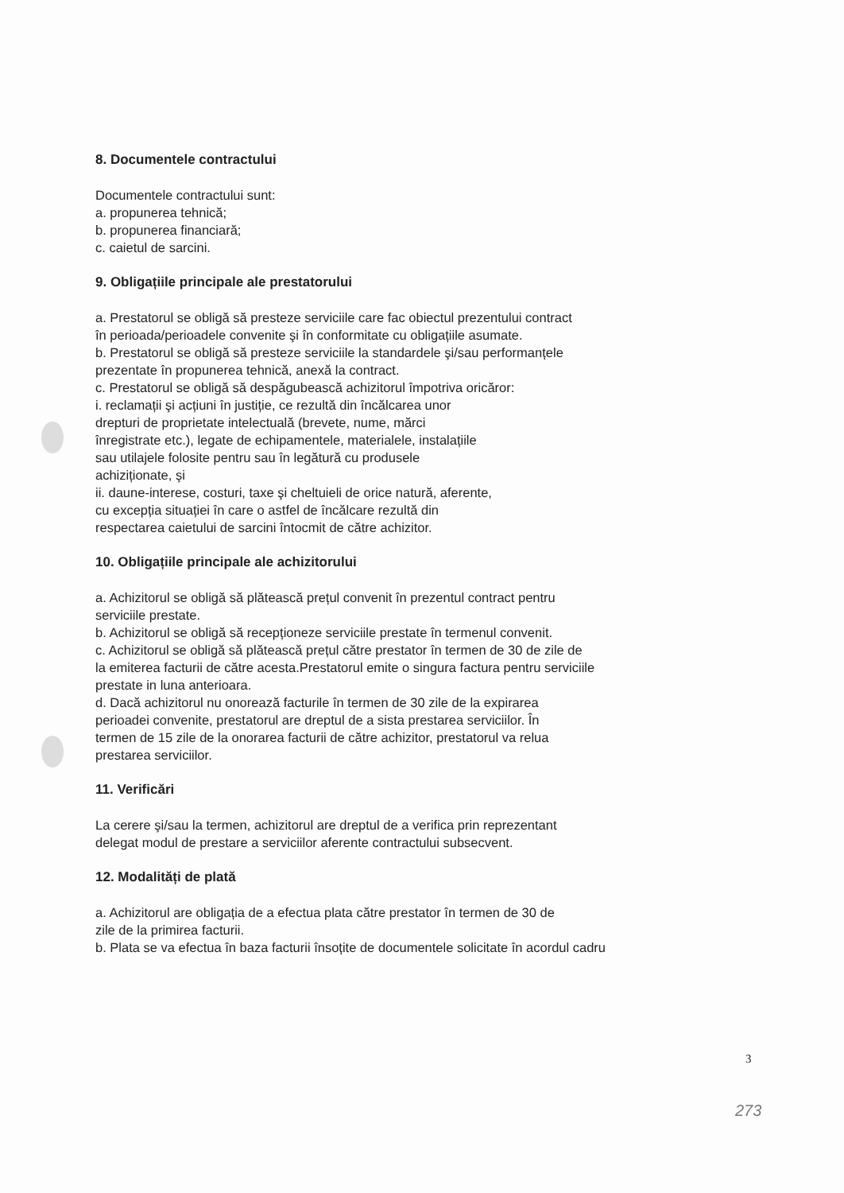8. Documentele contractului
Documentele contractului sunt:
a. propunerea tehnică;
b. propunerea financiară;
c. caietul de sarcini.
9. Obligațiile principale ale prestatorului
a. Prestatorul se obligă să presteze serviciile care fac obiectul prezentului contract
în perioada/perioadele convenite şi în conformitate cu obligațiile asumate.
b. Prestatorul se obligă să presteze serviciile la standardele şi/sau performanțele
prezentate în propunerea tehnică, anexă la contract.
c. Prestatorul se obligă să despăgubească achizitorul împotriva oricăror:
i. reclamații şi acțiuni în justiție, ce rezultă din încălcarea unor
drepturi de proprietate intelectuală (brevete, nume, mărci
înregistrate etc.), legate de echipamentele, materialele, instalațiile
sau utilajele folosite pentru sau în legătură cu produsele
achiziționate, şi
ii. daune-interese, costuri, taxe şi cheltuieli de orice natură, aferente,
cu excepția situației în care o astfel de încălcare rezultă din
respectarea caietului de sarcini întocmit de către achizitor.
10. Obligațiile principale ale achizitorului
a. Achizitorul se obligă să plătească prețul convenit în prezentul contract pentru
serviciile prestate.
b. Achizitorul se obligă să recepționeze serviciile prestate în termenul convenit.
c. Achizitorul se obligă să plătească prețul către prestator în termen de 30 de zile de
la emiterea facturii de către acesta.Prestatorul emite o singura factura pentru serviciile
prestate in luna anterioara.
d. Dacă achizitorul nu onorează facturile în termen de 30 zile de la expirarea
perioadei convenite, prestatorul are dreptul de a sista prestarea serviciilor. În
termen de 15 zile de la onorarea facturii de către achizitor, prestatorul va relua
prestarea serviciilor.
11. Verificări
La cerere şi/sau la termen, achizitorul are dreptul de a verifica prin reprezentant
delegat modul de prestare a serviciilor aferente contractului subsecvent.
12. Modalități de plată
a. Achizitorul are obligația de a efectua plata către prestator în termen de 30 de
zile de la primirea facturii.
b. Plata se va efectua în baza facturii însoțite de documentele solicitate în acordul cadru
3
273